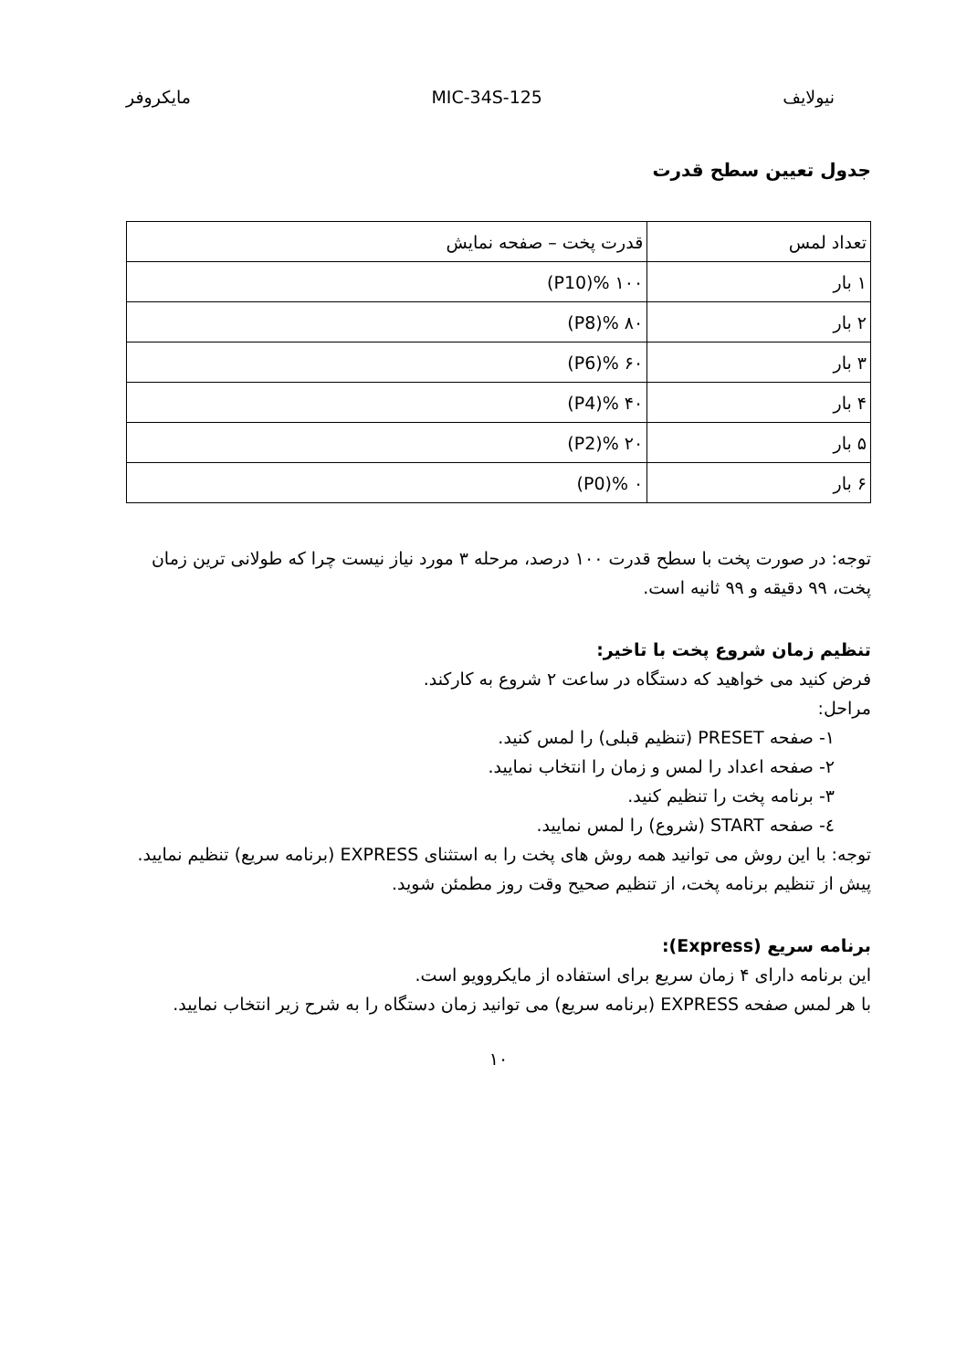نیولایف MIC-34S-125 مایکروفر
جدول تعیین سطح قدرت
| تعداد لمس | قدرت پخت – صفحه نمایش |
| --- | --- |
| ۱ بار | ۱۰۰ %(P10) |
| ۲ بار | ۸۰ %(P8) |
| ۳ بار | ۶۰ %(P6) |
| ۴ بار | ۴۰ %(P4) |
| ۵ بار | ۲۰ %(P2) |
| ۶ بار | ۰ %(P0) |
توجه: در صورت پخت با سطح قدرت ۱۰۰ درصد، مرحله ۳ مورد نیاز نیست چرا که طولانی ترین زمان پخت، ۹۹ دقیقه و ۹۹ ثانیه است.
تنظیم زمان شروع پخت با تاخیر:
فرض کنید می خواهید که دستگاه در ساعت ۲ شروع به کارکند.
مراحل:
۱- صفحه PRESET (تنظیم قبلی) را لمس کنید.
۲- صفحه اعداد را لمس و زمان را انتخاب نمایید.
۳- برنامه پخت را تنظیم کنید.
٤- صفحه START (شروع) را لمس نمایید.
توجه: با این روش می توانید همه روش های پخت را به استثنای EXPRESS (برنامه سریع) تنظیم نمایید. پیش از تنظیم برنامه پخت، از تنظیم صحیح وقت روز مطمئن شوید.
برنامه سریع (Express):
این برنامه دارای ۴ زمان سریع برای استفاده از مایکروویو است.
با هر لمس صفحه EXPRESS (برنامه سریع) می توانید زمان دستگاه را به شرح زیر انتخاب نمایید.
۱۰